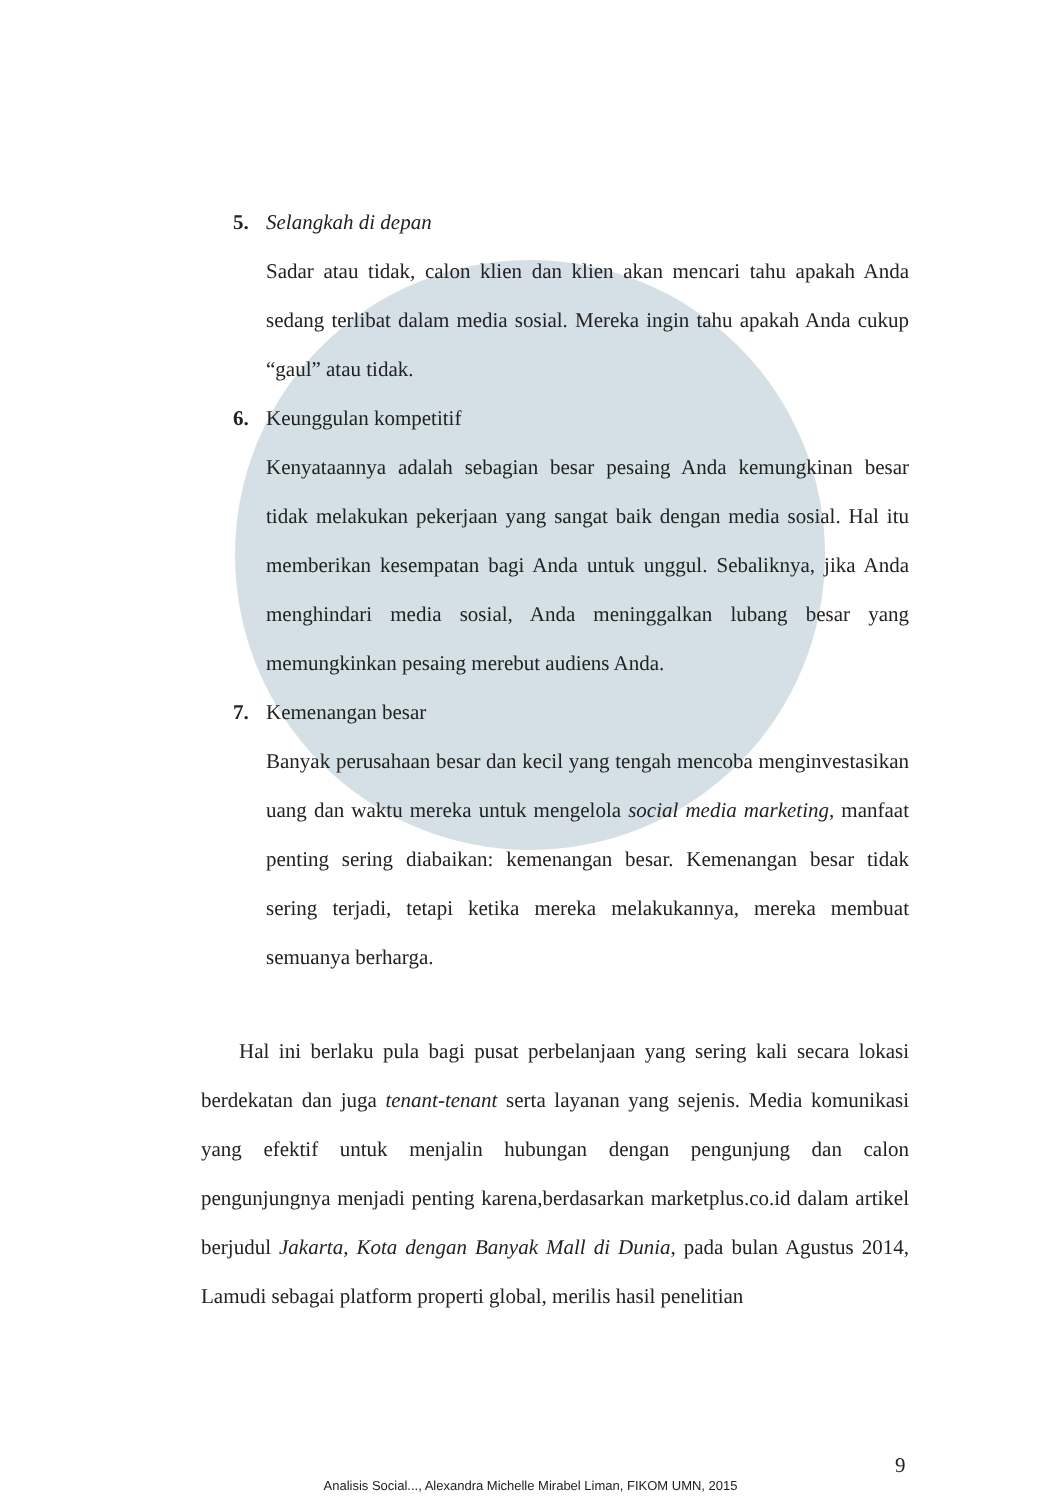5. Selangkah di depan
Sadar atau tidak, calon klien dan klien akan mencari tahu apakah Anda sedang terlibat dalam media sosial. Mereka ingin tahu apakah Anda cukup “gaul” atau tidak.
6. Keunggulan kompetitif
Kenyataannya adalah sebagian besar pesaing Anda kemungkinan besar tidak melakukan pekerjaan yang sangat baik dengan media sosial. Hal itu memberikan kesempatan bagi Anda untuk unggul. Sebaliknya, jika Anda menghindari media sosial, Anda meninggalkan lubang besar yang memungkinkan pesaing merebut audiens Anda.
7. Kemenangan besar
Banyak perusahaan besar dan kecil yang tengah mencoba menginvestasikan uang dan waktu mereka untuk mengelola social media marketing, manfaat penting sering diabaikan: kemenangan besar. Kemenangan besar tidak sering terjadi, tetapi ketika mereka melakukannya, mereka membuat semuanya berharga.
Hal ini berlaku pula bagi pusat perbelanjaan yang sering kali secara lokasi berdekatan dan juga tenant-tenant serta layanan yang sejenis. Media komunikasi yang efektif untuk menjalin hubungan dengan pengunjung dan calon pengunjungnya menjadi penting karena,berdasarkan marketplus.co.id dalam artikel berjudul Jakarta, Kota dengan Banyak Mall di Dunia, pada bulan Agustus 2014, Lamudi sebagai platform properti global, merilis hasil penelitian
9
Analisis Social..., Alexandra Michelle Mirabel Liman, FIKOM UMN, 2015